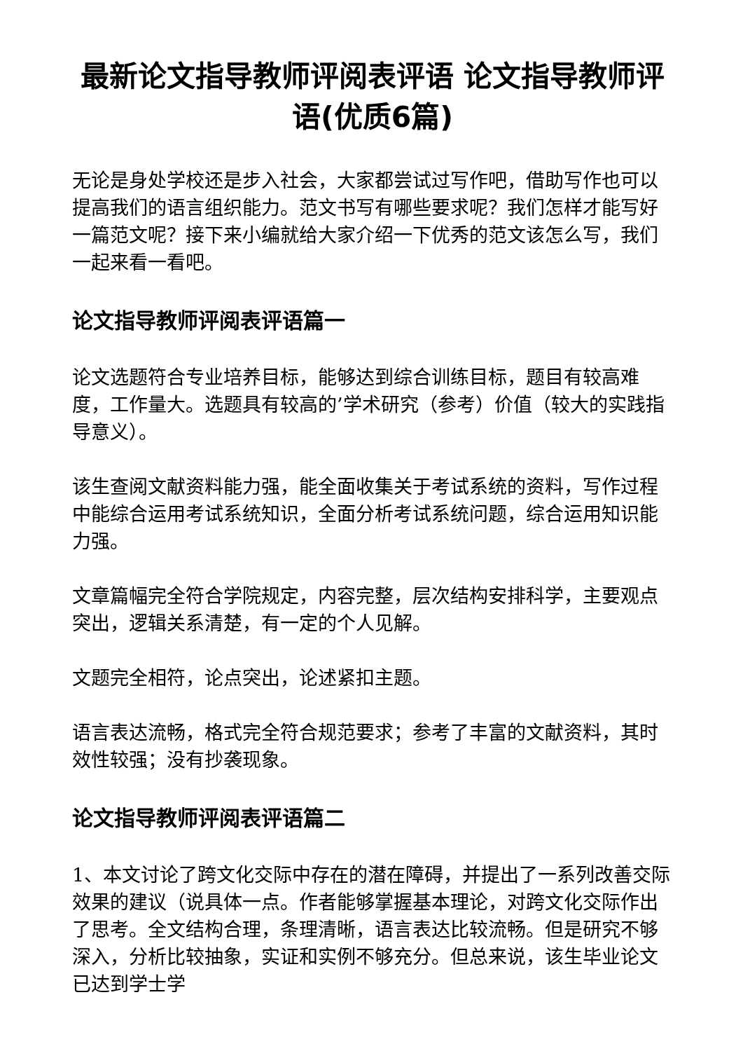最新论文指导教师评阅表评语 论文指导教师评语(优质6篇)
无论是身处学校还是步入社会，大家都尝试过写作吧，借助写作也可以提高我们的语言组织能力。范文书写有哪些要求呢？我们怎样才能写好一篇范文呢？接下来小编就给大家介绍一下优秀的范文该怎么写，我们一起来看一看吧。
论文指导教师评阅表评语篇一
论文选题符合专业培养目标，能够达到综合训练目标，题目有较高难度，工作量大。选题具有较高的’学术研究（参考）价值（较大的实践指导意义）。
该生查阅文献资料能力强，能全面收集关于考试系统的资料，写作过程中能综合运用考试系统知识，全面分析考试系统问题，综合运用知识能力强。
文章篇幅完全符合学院规定，内容完整，层次结构安排科学，主要观点突出，逻辑关系清楚，有一定的个人见解。
文题完全相符，论点突出，论述紧扣主题。
语言表达流畅，格式完全符合规范要求；参考了丰富的文献资料，其时效性较强；没有抄袭现象。
论文指导教师评阅表评语篇二
1、本文讨论了跨文化交际中存在的潜在障碍，并提出了一系列改善交际效果的建议（说具体一点。作者能够掌握基本理论，对跨文化交际作出了思考。全文结构合理，条理清晰，语言表达比较流畅。但是研究不够深入，分析比较抽象，实证和实例不够充分。但总来说，该生毕业论文已达到学士学